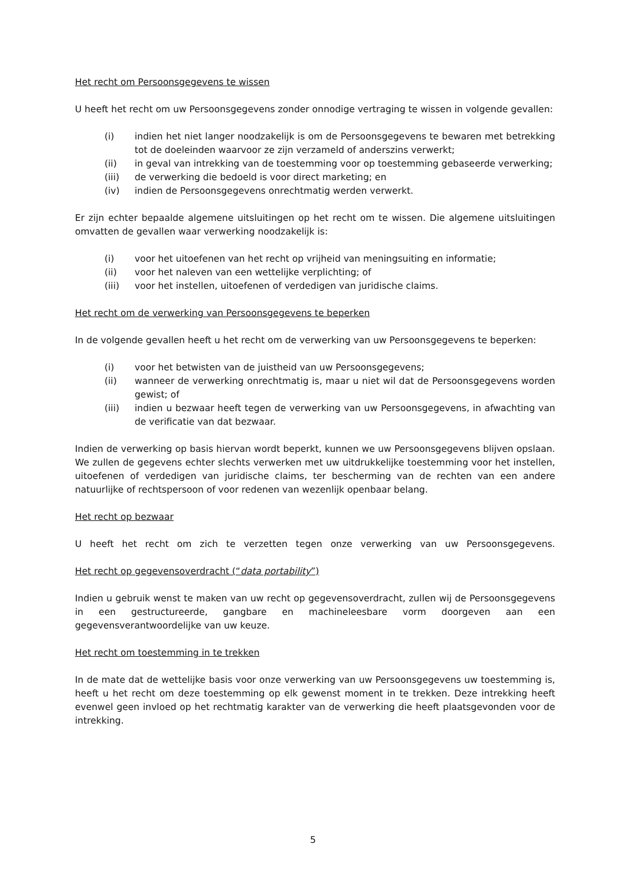Het recht om Persoonsgegevens te wissen
U heeft het recht om uw Persoonsgegevens zonder onnodige vertraging te wissen in volgende gevallen:
(i) indien het niet langer noodzakelijk is om de Persoonsgegevens te bewaren met betrekking tot de doeleinden waarvoor ze zijn verzameld of anderszins verwerkt;
(ii) in geval van intrekking van de toestemming voor op toestemming gebaseerde verwerking;
(iii) de verwerking die bedoeld is voor direct marketing; en
(iv) indien de Persoonsgegevens onrechtmatig werden verwerkt.
Er zijn echter bepaalde algemene uitsluitingen op het recht om te wissen. Die algemene uitsluitingen omvatten de gevallen waar verwerking noodzakelijk is:
(i) voor het uitoefenen van het recht op vrijheid van meningsuiting en informatie;
(ii) voor het naleven van een wettelijke verplichting; of
(iii) voor het instellen, uitoefenen of verdedigen van juridische claims.
Het recht om de verwerking van Persoonsgegevens te beperken
In de volgende gevallen heeft u het recht om de verwerking van uw Persoonsgegevens te beperken:
(i) voor het betwisten van de juistheid van uw Persoonsgegevens;
(ii) wanneer de verwerking onrechtmatig is, maar u niet wil dat de Persoonsgegevens worden gewist; of
(iii) indien u bezwaar heeft tegen de verwerking van uw Persoonsgegevens, in afwachting van de verificatie van dat bezwaar.
Indien de verwerking op basis hiervan wordt beperkt, kunnen we uw Persoonsgegevens blijven opslaan. We zullen de gegevens echter slechts verwerken met uw uitdrukkelijke toestemming voor het instellen, uitoefenen of verdedigen van juridische claims, ter bescherming van de rechten van een andere natuurlijke of rechtspersoon of voor redenen van wezenlijk openbaar belang.
Het recht op bezwaar
U heeft het recht om zich te verzetten tegen onze verwerking van uw Persoonsgegevens.
Het recht op gegevensoverdracht (“data portability”)
Indien u gebruik wenst te maken van uw recht op gegevensoverdracht, zullen wij de Persoonsgegevens in een gestructureerde, gangbare en machineleesbare vorm doorgeven aan een gegevensverantwoordelijke van uw keuze.
Het recht om toestemming in te trekken
In de mate dat de wettelijke basis voor onze verwerking van uw Persoonsgegevens uw toestemming is, heeft u het recht om deze toestemming op elk gewenst moment in te trekken. Deze intrekking heeft evenwel geen invloed op het rechtmatig karakter van de verwerking die heeft plaatsgevonden voor de intrekking.
5